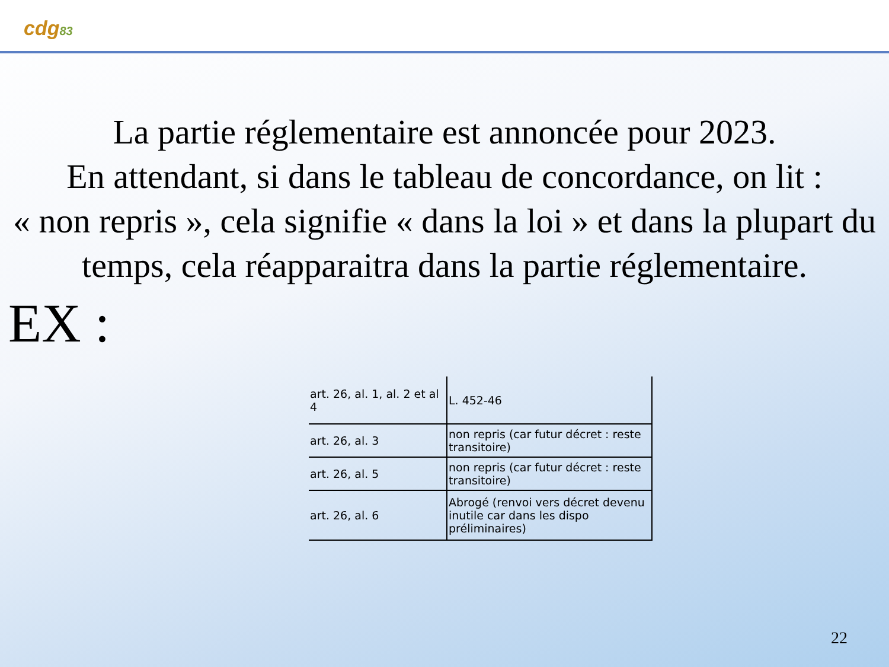cdg83
La partie réglementaire est annoncée pour 2023.
En attendant, si dans le tableau de concordance, on lit :
« non repris », cela signifie « dans la loi » et dans la plupart du temps, cela réapparaitra dans la partie réglementaire.
EX :
| art. 26, al. 1, al. 2 et al 4 | L. 452-46 |
| art. 26, al. 3 | non repris (car futur décret : reste transitoire) |
| art. 26, al. 5 | non repris (car futur décret : reste transitoire) |
| art. 26, al. 6 | Abrogé (renvoi vers décret devenu inutile car dans les dispo préliminaires) |
22